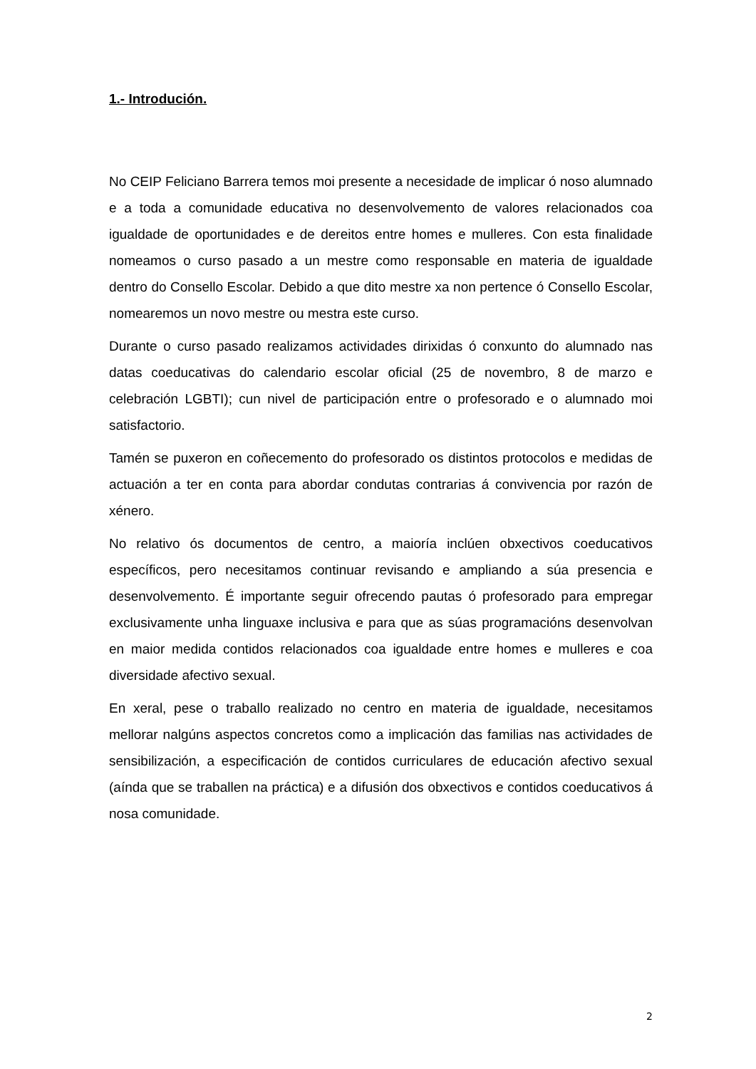1.- Introdución.
No CEIP Feliciano Barrera temos moi presente a necesidade de implicar ó noso alumnado e a toda a comunidade educativa no desenvolvemento de valores relacionados coa igualdade de oportunidades e de dereitos entre homes e mulleres. Con esta finalidade nomeamos o curso pasado a un mestre como responsable en materia de igualdade dentro do Consello Escolar. Debido a que dito mestre xa non pertence ó Consello Escolar, nomearemos un novo mestre ou mestra este curso.
Durante o curso pasado realizamos actividades dirixidas ó conxunto do alumnado nas datas coeducativas do calendario escolar oficial (25 de novembro, 8 de marzo e celebración LGBTI); cun nivel de participación entre o profesorado e o alumnado moi satisfactorio.
Tamén se puxeron en coñecemento do profesorado os distintos protocolos e medidas de actuación a ter en conta para abordar condutas contrarias á convivencia por razón de xénero.
No relativo ós documentos de centro, a maioría inclúen obxectivos coeducativos específicos, pero necesitamos continuar revisando e ampliando a súa presencia e desenvolvemento. É importante seguir ofrecendo pautas ó profesorado para empregar exclusivamente unha linguaxe inclusiva e para que as súas programacións desenvolvan en maior medida contidos relacionados coa igualdade entre homes e mulleres e coa diversidade afectivo sexual.
En xeral, pese o traballo realizado no centro en materia de igualdade, necesitamos mellorar nalgúns aspectos concretos como a implicación das familias nas actividades de sensibilización, a especificación de contidos curriculares de educación afectivo sexual (aínda que se traballen na práctica) e a difusión dos obxectivos e contidos coeducativos á nosa comunidade.
2